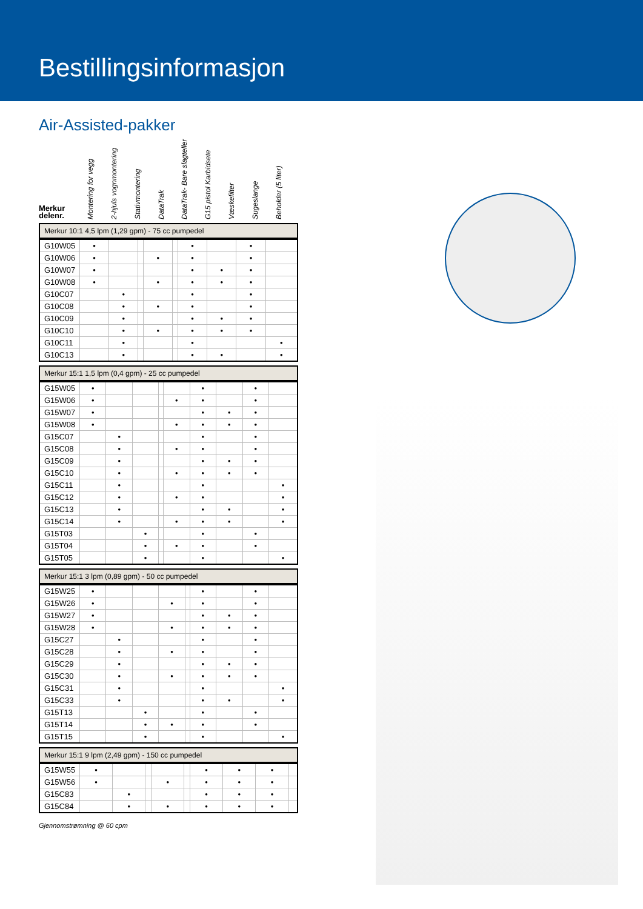Bestillingsinformasjon
Air-Assisted-pakker
Merkur
delenr.
Montering for vegg
2-hjuls vognmontering
Stativmontering
DataTrak
DataTrak- Bare slagteller
G15 pistol Karbidsete
Væskefilter
Sugeslange
Beholder (5 liter)
| Merkur 10:1 4,5 lpm (1,29 gpm) - 75 cc pumpedel | | | | | | | | | |
| --- | --- | --- | --- | --- | --- | --- | --- | --- | --- |
| G10W05 | • | | | | | • | | • | |
| G10W06 | • | | | • | | • | | • | |
| G10W07 | • | | | | | • | • | • | |
| G10W08 | • | | | • | | • | • | • | |
| G10C07 | | • | | | | • | | • | |
| G10C08 | | • | | • | | • | | • | |
| G10C09 | | • | | | | • | • | • | |
| G10C10 | | • | | • | | • | • | • | |
| G10C11 | | • | | | | • | | | • |
| G10C13 | | • | | | | • | • | | • |
| Merkur 15:1 1,5 lpm (0,4 gpm) - 25 cc pumpedel | | | | | | | | | |
| --- | --- | --- | --- | --- | --- | --- | --- | --- | --- |
| G15W05 | • | | | | | • | | • | |
| G15W06 | • | | | | • | • | | • | |
| G15W07 | • | | | | | • | • | • | |
| G15W08 | • | | | | • | • | • | • | |
| G15C07 | | • | | | | • | | • | |
| G15C08 | | • | | | • | • | | • | |
| G15C09 | | • | | | | • | • | • | |
| G15C10 | | • | | | • | • | • | • | |
| G15C11 | | • | | | | • | | | • |
| G15C12 | | • | | | • | • | | | • |
| G15C13 | | • | | | | • | • | | • |
| G15C14 | | • | | | • | • | • | | • |
| G15T03 | | | • | | | • | | • | |
| G15T04 | | | • | | • | • | | • | |
| G15T05 | | | • | | | • | | | • |
| Merkur 15:1 3 lpm (0,89 gpm) - 50 cc pumpedel | | | | | | | | | |
| --- | --- | --- | --- | --- | --- | --- | --- | --- | --- |
| G15W25 | • | | | | | • | | • | |
| G15W26 | • | | | • | | • | | • | |
| G15W27 | • | | | | | • | • | • | |
| G15W28 | • | | | • | | • | • | • | |
| G15C27 | | • | | | | • | | • | |
| G15C28 | | • | | • | | • | | • | |
| G15C29 | | • | | | | • | • | • | |
| G15C30 | | • | | • | | • | • | • | |
| G15C31 | | • | | | | • | | | • |
| G15C33 | | • | | | | • | • | | • |
| G15T13 | | | • | | | • | | • | |
| G15T14 | | | • | • | | • | | • | |
| G15T15 | | | • | | | • | | | • |
| Merkur 15:1 9 lpm (2,49 gpm) - 150 cc pumpedel | | | | | | | | | |
| --- | --- | --- | --- | --- | --- | --- | --- | --- | --- |
| G15W55 | • | | | | | • | • | • | |
| G15W56 | • | | | • | | • | • | • | |
| G15C83 | | • | | | | • | • | • | |
| G15C84 | | • | | • | | • | • | • | |
Gjennomstrømning @ 60 cpm